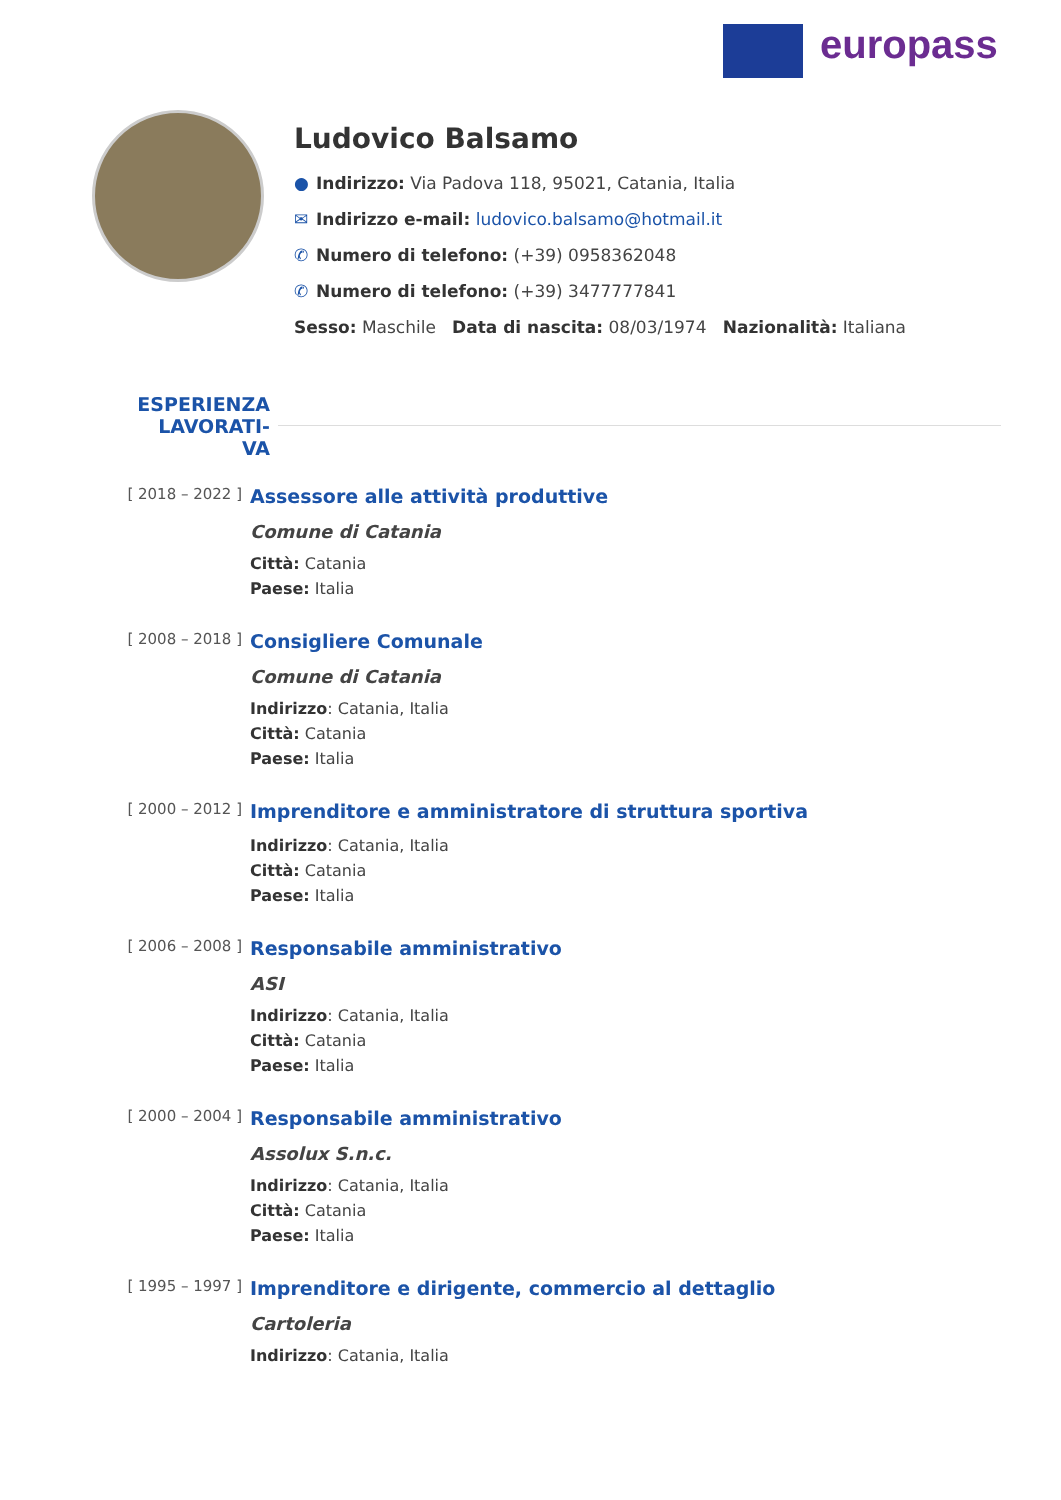europass
Ludovico Balsamo
● Indirizzo: Via Padova 118, 95021, Catania, Italia
✉ Indirizzo e-mail: ludovico.balsamo@hotmail.it
✆ Numero di telefono: (+39) 0958362048
✆ Numero di telefono: (+39) 3477777841
Sesso: Maschile Data di nascita: 08/03/1974 Nazionalità: Italiana
ESPERIENZA LAVORATI-
VA
[ 2018 – 2022 ]
Assessore alle attività produttive
Comune di Catania
Città: Catania
Paese: Italia
[ 2008 – 2018 ]
Consigliere Comunale
Comune di Catania
Indirizzo: Catania, Italia
Città: Catania
Paese: Italia
[ 2000 – 2012 ]
Imprenditore e amministratore di struttura sportiva
Indirizzo: Catania, Italia
Città: Catania
Paese: Italia
[ 2006 – 2008 ]
Responsabile amministrativo
ASI
Indirizzo: Catania, Italia
Città: Catania
Paese: Italia
[ 2000 – 2004 ]
Responsabile amministrativo
Assolux S.n.c.
Indirizzo: Catania, Italia
Città: Catania
Paese: Italia
[ 1995 – 1997 ]
Imprenditore e dirigente, commercio al dettaglio
Cartoleria
Indirizzo: Catania, Italia